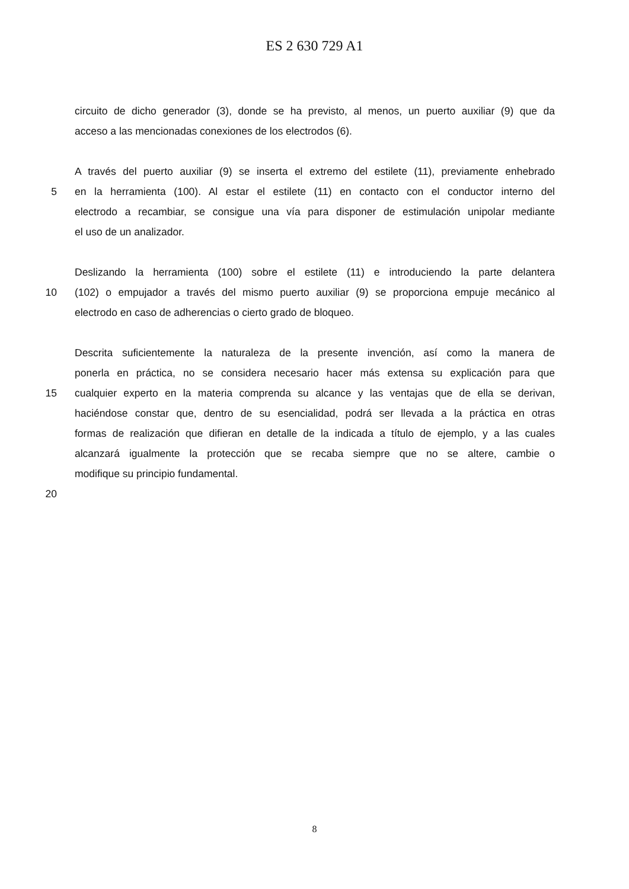ES 2 630 729 A1
circuito de dicho generador (3), donde se ha previsto, al menos, un puerto auxiliar (9) que da
acceso a las mencionadas conexiones de los electrodos (6).
A través del puerto auxiliar (9) se inserta el extremo del estilete (11), previamente enhebrado
5 en la herramienta (100). Al estar el estilete (11) en contacto con el conductor interno del
electrodo a recambiar, se consigue una vía para disponer de estimulación unipolar mediante
el uso de un analizador.
Deslizando la herramienta (100) sobre el estilete (11) e introduciendo la parte delantera
10 (102) o empujador a través del mismo puerto auxiliar (9) se proporciona empuje mecánico al
electrodo en caso de adherencias o cierto grado de bloqueo.
Descrita suficientemente la naturaleza de la presente invención, así como la manera de
ponerla en práctica, no se considera necesario hacer más extensa su explicación para que
15 cualquier experto en la materia comprenda su alcance y las ventajas que de ella se derivan,
haciéndose constar que, dentro de su esencialidad, podrá ser llevada a la práctica en otras
formas de realización que difieran en detalle de la indicada a título de ejemplo, y a las cuales
alcanzará igualmente la protección que se recaba siempre que no se altere, cambie o
modifique su principio fundamental.
20
8